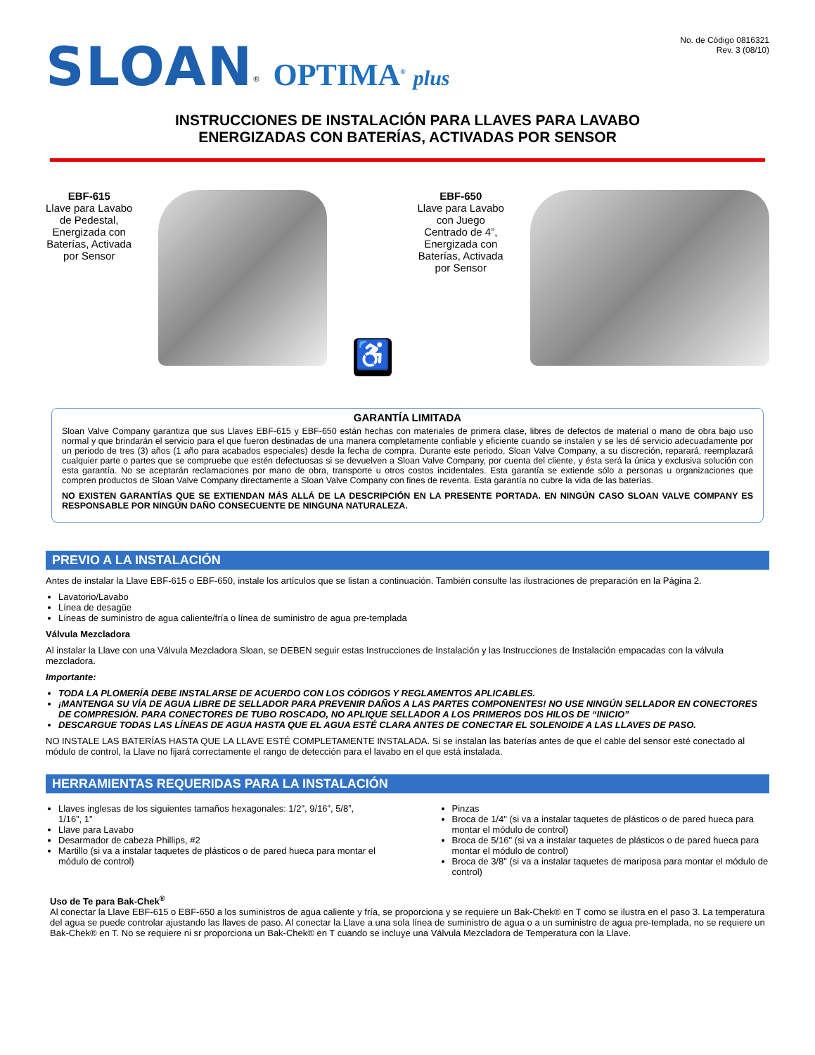SLOAN<sup>®</sup> OPTIMA<sup>®</sup> plus
No. de Código 0816321
Rev. 3 (08/10)
INSTRUCCIONES DE INSTALACIÓN PARA LLAVES PARA LAVABO
ENERGIZADAS CON BATERÍAS, ACTIVADAS POR SENSOR
EBF-615
Llave para Lavabo
de Pedestal,
Energizada con
Baterías, Activada
por Sensor
♿
EBF-650
Llave para Lavabo
con Juego
Centrado de 4”,
Energizada con
Baterías, Activada
por Sensor
GARANTÍA LIMITADA
Sloan Valve Company garantiza que sus Llaves EBF-615 y EBF-650 están hechas con materiales de primera clase, libres de defectos de material o mano de obra bajo uso normal y que brindarán el servicio para el que fueron destinadas de una manera completamente confiable y eficiente cuando se instalen y se les dé servicio adecuadamente por un periodo de tres (3) años (1 año para acabados especiales) desde la fecha de compra. Durante este periodo, Sloan Valve Company, a su discreción, reparará, reemplazará cualquier parte o partes que se compruebe que estén defectuosas si se devuelven a Sloan Valve Company, por cuenta del cliente, y ésta será la única y exclusiva solución con esta garantía. No se aceptarán reclamaciones por mano de obra, transporte u otros costos incidentales. Esta garantía se extiende sólo a personas u organizaciones que compren productos de Sloan Valve Company directamente a Sloan Valve Company con fines de reventa. Esta garantía no cubre la vida de las baterías.
NO EXISTEN GARANTÍAS QUE SE EXTIENDAN MÁS ALLÁ DE LA DESCRIPCIÓN EN LA PRESENTE PORTADA. EN NINGÚN CASO SLOAN VALVE COMPANY ES RESPONSABLE POR NINGÚN DAÑO CONSECUENTE DE NINGUNA NATURALEZA.
PREVIO A LA INSTALACIÓN
Antes de instalar la Llave EBF-615 o EBF-650, instale los artículos que se listan a continuación. También consulte las ilustraciones de preparación en la Página 2.
Lavatorio/Lavabo
Línea de desagüe
Líneas de suministro de agua caliente/fría o línea de suministro de agua pre-templada
Válvula Mezcladora
Al instalar la Llave con una Válvula Mezcladora Sloan, se DEBEN seguir estas Instrucciones de Instalación y las Instrucciones de Instalación empacadas con la válvula mezcladora.
Importante:
TODA LA PLOMERÍA DEBE INSTALARSE DE ACUERDO CON LOS CÓDIGOS Y REGLAMENTOS APLICABLES.
¡MANTENGA SU VÍA DE AGUA LIBRE DE SELLADOR PARA PREVENIR DAÑOS A LAS PARTES COMPONENTES! NO USE NINGÚN SELLADOR EN CONECTORES DE COMPRESIÓN. PARA CONECTORES DE TUBO ROSCADO, NO APLIQUE SELLADOR A LOS PRIMEROS DOS HILOS DE “INICIO”
DESCARGUE TODAS LAS LÍNEAS DE AGUA HASTA QUE EL AGUA ESTÉ CLARA ANTES DE CONECTAR EL SOLENOIDE A LAS LLAVES DE PASO.
NO INSTALE LAS BATERÍAS HASTA QUE LA LLAVE ESTÉ COMPLETAMENTE INSTALADA. Si se instalan las baterías antes de que el cable del sensor esté conectado al módulo de control, la Llave no fijará correctamente el rango de detección para el lavabo en el que está instalada.
HERRAMIENTAS REQUERIDAS PARA LA INSTALACIÓN
Llaves inglesas de los siguientes tamaños hexagonales: 1/2", 9/16”, 5/8”, 1/16”, 1”
Llave para Lavabo
Desarmador de cabeza Phillips, #2
Martillo (si va a instalar taquetes de plásticos o de pared hueca para montar el módulo de control)
Pinzas
Broca de 1/4" (si va a instalar taquetes de plásticos o de pared hueca para montar el módulo de control)
Broca de 5/16" (si va a instalar taquetes de plásticos o de pared hueca para montar el módulo de control)
Broca de 3/8" (si va a instalar taquetes de mariposa para montar el módulo de control)
Uso de Te para Bak-Chek<sup>®</sup>
Al conectar la Llave EBF-615 o EBF-650 a los suministros de agua caliente y fría, se proporciona y se requiere un Bak-Chek® en T como se ilustra en el paso 3. La temperatura del agua se puede controlar ajustando las llaves de paso. Al conectar la Llave a una sola línea de suministro de agua o a un suministro de agua pre-templada, no se requiere un Bak-Chek® en T. No se requiere ni sr proporciona un Bak-Chek® en T cuando se incluye una Válvula Mezcladora de Temperatura con la Llave.